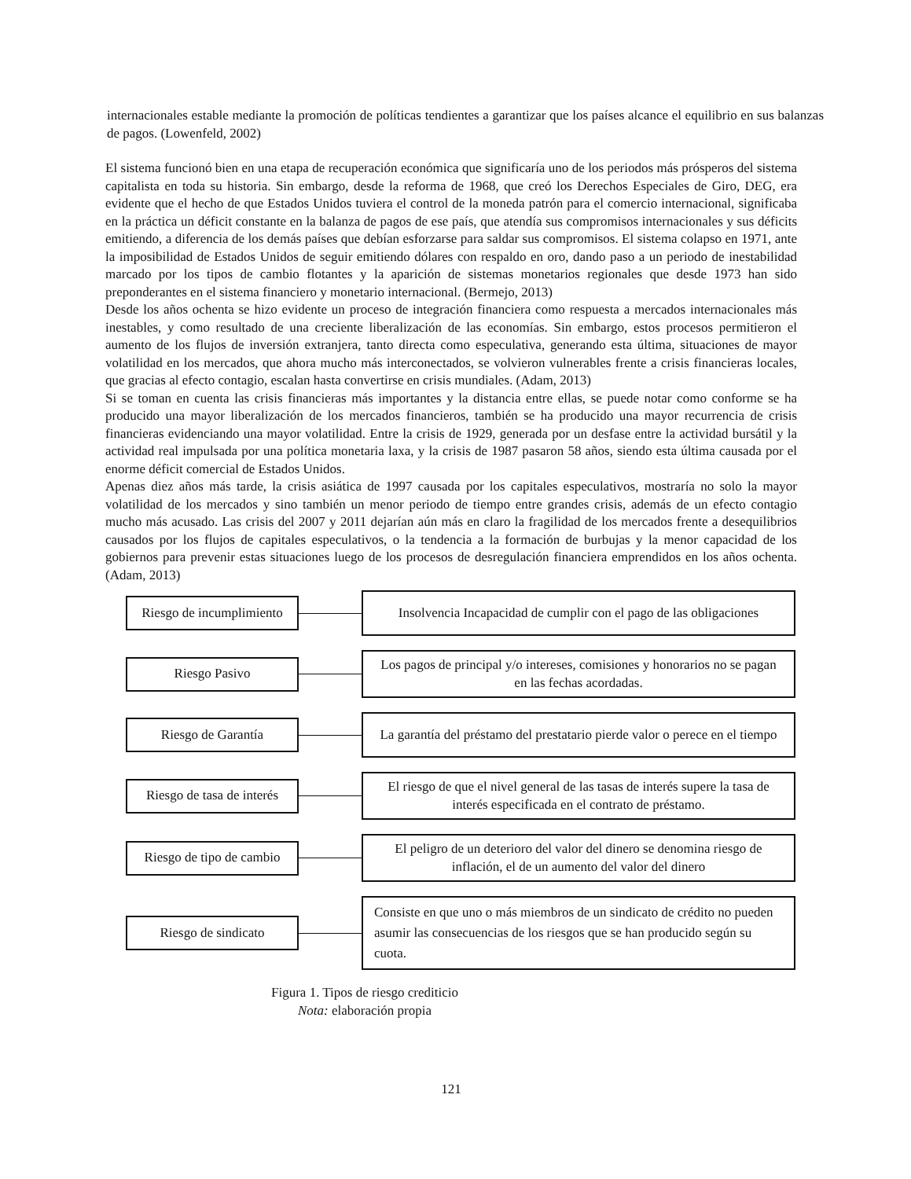internacionales estable mediante la promoción de políticas tendientes a garantizar que los países alcance el equilibrio en sus balanzas de pagos. (Lowenfeld, 2002)
El sistema funcionó bien en una etapa de recuperación económica que significaría uno de los periodos más prósperos del sistema capitalista en toda su historia. Sin embargo, desde la reforma de 1968, que creó los Derechos Especiales de Giro, DEG, era evidente que el hecho de que Estados Unidos tuviera el control de la moneda patrón para el comercio internacional, significaba en la práctica un déficit constante en la balanza de pagos de ese país, que atendía sus compromisos internacionales y sus déficits emitiendo, a diferencia de los demás países que debían esforzarse para saldar sus compromisos. El sistema colapso en 1971, ante la imposibilidad de Estados Unidos de seguir emitiendo dólares con respaldo en oro, dando paso a un periodo de inestabilidad marcado por los tipos de cambio flotantes y la aparición de sistemas monetarios regionales que desde 1973 han sido preponderantes en el sistema financiero y monetario internacional. (Bermejo, 2013)
Desde los años ochenta se hizo evidente un proceso de integración financiera como respuesta a mercados internacionales más inestables, y como resultado de una creciente liberalización de las economías. Sin embargo, estos procesos permitieron el aumento de los flujos de inversión extranjera, tanto directa como especulativa, generando esta última, situaciones de mayor volatilidad en los mercados, que ahora mucho más interconectados, se volvieron vulnerables frente a crisis financieras locales, que gracias al efecto contagio, escalan hasta convertirse en crisis mundiales. (Adam, 2013)
Si se toman en cuenta las crisis financieras más importantes y la distancia entre ellas, se puede notar como conforme se ha producido una mayor liberalización de los mercados financieros, también se ha producido una mayor recurrencia de crisis financieras evidenciando una mayor volatilidad. Entre la crisis de 1929, generada por un desfase entre la actividad bursátil y la actividad real impulsada por una política monetaria laxa, y la crisis de 1987 pasaron 58 años, siendo esta última causada por el enorme déficit comercial de Estados Unidos.
Apenas diez años más tarde, la crisis asiática de 1997 causada por los capitales especulativos, mostraría no solo la mayor volatilidad de los mercados y sino también un menor periodo de tiempo entre grandes crisis, además de un efecto contagio mucho más acusado. Las crisis del 2007 y 2011 dejarían aún más en claro la fragilidad de los mercados frente a desequilibrios causados por los flujos de capitales especulativos, o la tendencia a la formación de burbujas y la menor capacidad de los gobiernos para prevenir estas situaciones luego de los procesos de desregulación financiera emprendidos en los años ochenta. (Adam, 2013)
Riesgo de incumplimiento
Insolvencia Incapacidad de cumplir con el pago de las obligaciones
Riesgo Pasivo
Los pagos de principal y/o intereses, comisiones y honorarios no se pagan en las fechas acordadas.
Riesgo de Garantía
La garantía del préstamo del prestatario pierde valor o perece en el tiempo
Riesgo de tasa de interés
El riesgo de que el nivel general de las tasas de interés supere la tasa de interés especificada en el contrato de préstamo.
Riesgo de tipo de cambio
El peligro de un deterioro del valor del dinero se denomina riesgo de inflación, el de un aumento del valor del dinero
Riesgo de sindicato
Consiste en que uno o más miembros de un sindicato de crédito no pueden asumir las consecuencias de los riesgos que se han producido según su cuota.
Figura 1. Tipos de riesgo crediticio
Nota: elaboración propia
121